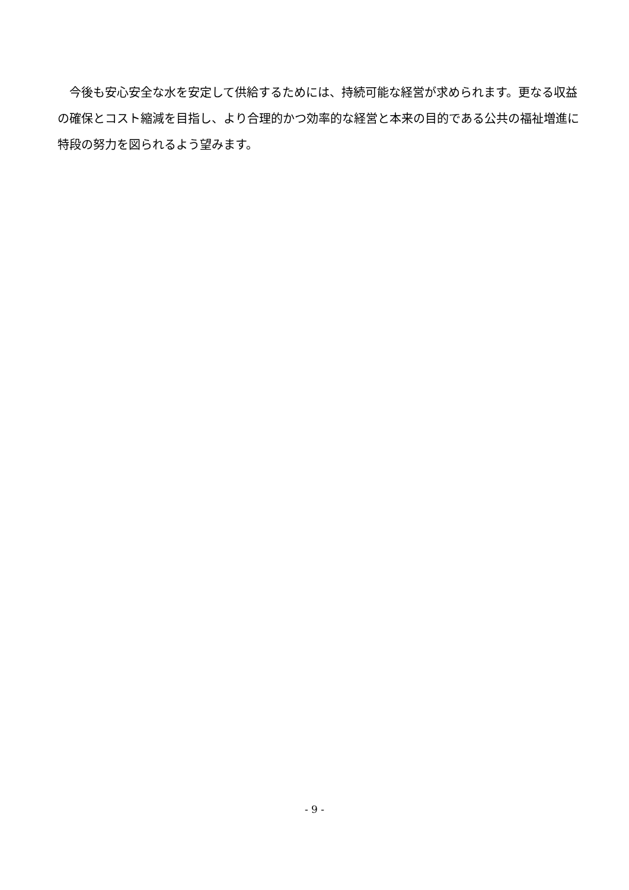今後も安心安全な水を安定して供給するためには、持続可能な経営が求められます。更なる収益の確保とコスト縮減を目指し、より合理的かつ効率的な経営と本来の目的である公共の福祉増進に特段の努力を図られるよう望みます。
- 9 -